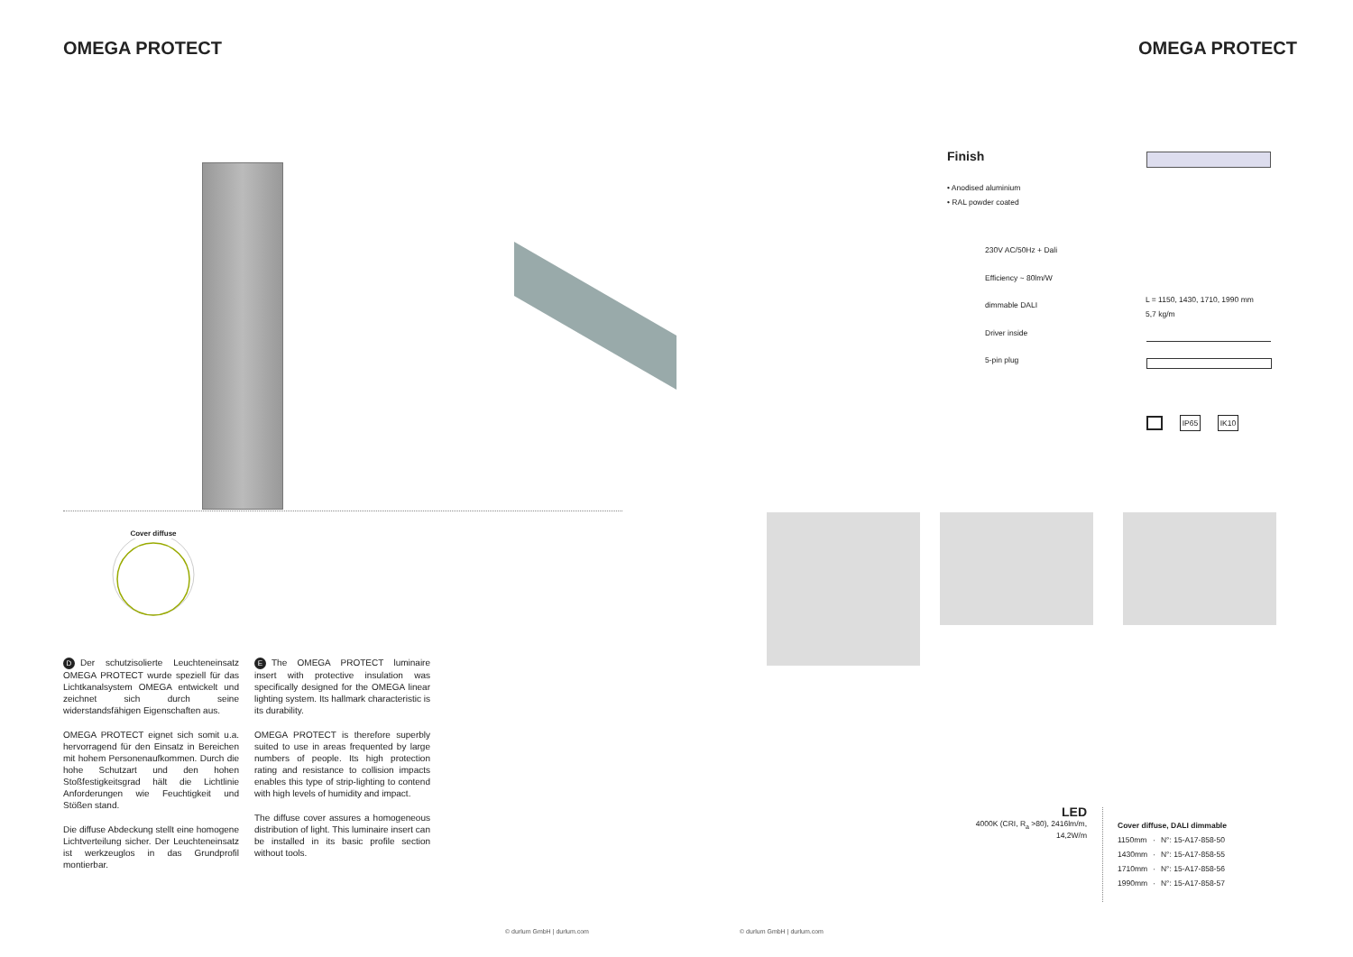OMEGA PROTECT
Cover diffuse
D Der schutzisolierte Leuchteneinsatz OMEGA PROTECT wurde speziell für das Lichtkanalsystem OMEGA entwickelt und zeichnet sich durch seine widerstandsfähigen Eigenschaften aus.
OMEGA PROTECT eignet sich somit u.a. hervorragend für den Einsatz in Bereichen mit hohem Personenaufkommen. Durch die hohe Schutzart und den hohen Stoßfestigkeitsgrad hält die Lichtlinie Anforderungen wie Feuchtigkeit und Stößen stand.
Die diffuse Abdeckung stellt eine homogene Lichtverteilung sicher. Der Leuchteneinsatz ist werkzeuglos in das Grundprofil montierbar.
E The OMEGA PROTECT luminaire insert with protective insulation was specifically designed for the OMEGA linear lighting system. Its hallmark characteristic is its durability.
OMEGA PROTECT is therefore superbly suited to use in areas frequented by large numbers of people. Its high protection rating and resistance to collision impacts enables this type of strip-lighting to contend with high levels of humidity and impact.
The diffuse cover assures a homogeneous distribution of light. This luminaire insert can be installed in its basic profile section without tools.
© durlum GmbH | durlum.com
OMEGA PROTECT
Finish
• Anodised aluminium
• RAL powder coated
230V AC/50Hz + Dali
Efficiency ~ 80lm/W
dimmable DALI
Driver inside
5-pin plug
L = 1150, 1430, 1710, 1990 mm
5,7 kg/m
IP65 IK10
LED
4000K (CRI, R<sub>a</sub> >80), 2416lm/m, 14,2W/m
Cover diffuse, DALI dimmable
| 1150mm | · | N°: 15-A17-858-50 |
| 1430mm | · | N°: 15-A17-858-55 |
| 1710mm | · | N°: 15-A17-858-56 |
| 1990mm | · | N°: 15-A17-858-57 |
© durlum GmbH | durlum.com